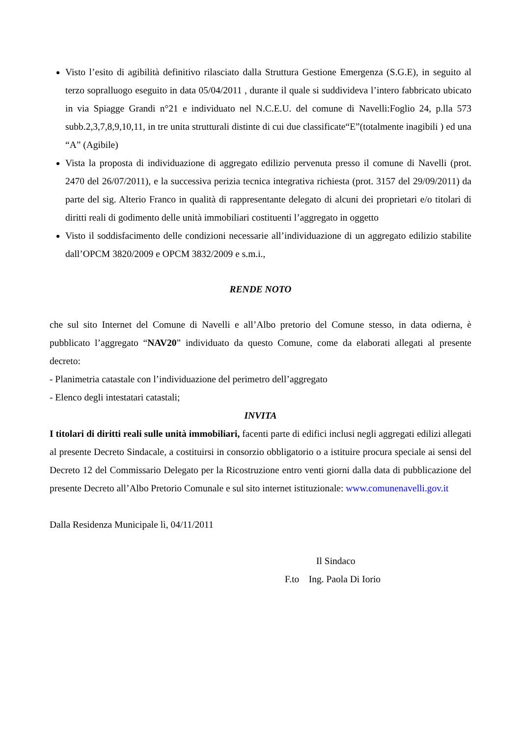Visto l’esito di agibilità definitivo rilasciato dalla Struttura Gestione Emergenza (S.G.E), in seguito al terzo sopralluogo eseguito in data 05/04/2011 , durante il quale si suddivideva l’intero fabbricato ubicato in via Spiagge Grandi n°21 e individuato nel N.C.E.U. del comune di Navelli:Foglio 24, p.lla 573 subb.2,3,7,8,9,10,11, in tre unita strutturali distinte di cui due classificate“E”(totalmente inagibili ) ed una “A” (Agibile)
Vista la proposta di individuazione di aggregato edilizio pervenuta presso il comune di Navelli (prot. 2470 del 26/07/2011), e la successiva perizia tecnica integrativa richiesta (prot. 3157 del 29/09/2011) da parte del sig. Alterio Franco in qualità di rappresentante delegato di alcuni dei proprietari e/o titolari di diritti reali di godimento delle unità immobiliari costituenti l’aggregato in oggetto
Visto il soddisfacimento delle condizioni necessarie all’individuazione di un aggregato edilizio stabilite dall’OPCM 3820/2009 e OPCM 3832/2009 e s.m.i.,
RENDE NOTO
che sul sito Internet del Comune di Navelli e all’Albo pretorio del Comune stesso, in data odierna, è pubblicato l’aggregato “NAV20” individuato da questo Comune, come da elaborati allegati al presente decreto:
- Planimetria catastale con l’individuazione del perimetro dell’aggregato
- Elenco degli intestatari catastali;
INVITA
I titolari di diritti reali sulle unità immobiliari, facenti parte di edifici inclusi negli aggregati edilizi allegati al presente Decreto Sindacale, a costituirsi in consorzio obbligatorio o a istituire procura speciale ai sensi del Decreto 12 del Commissario Delegato per la Ricostruzione entro venti giorni dalla data di pubblicazione del presente Decreto all’Albo Pretorio Comunale e sul sito internet istituzionale: www.comunenavelli.gov.it
Dalla Residenza Municipale lì, 04/11/2011
Il Sindaco
F.to Ing. Paola Di Iorio